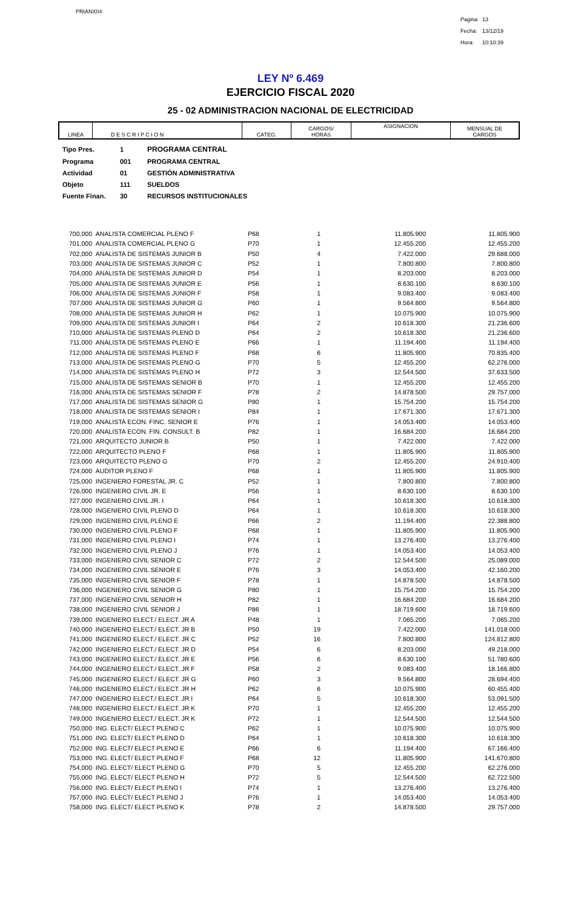PRIANX04
| Pagina | 13 |
| Fecha: | 13/12/19 |
| Hora: | 10:10:39 |
LEY Nº 6.469
EJERCICIO FISCAL 2020
25 - 02 ADMINISTRACION NACIONAL DE ELECTRICIDAD
| LINEA | D E S C R I P C I O N | CATEG. | CARGOS/ HORAS | ASIGNACION | MENSUAL DE CARGOS |
| --- | --- | --- | --- | --- | --- |
| Tipo Pres. | 1 | PROGRAMA CENTRAL |
| Programa | 001 | PROGRAMA CENTRAL |
| Actividad | 01 | GESTIÓN ADMINISTRATIVA |
| Objeto | 111 | SUELDOS |
| Fuente Finan. | 30 | RECURSOS INSTITUCIONALES |
| 700,000 | ANALISTA COMERCIAL PLENO F | P68 | 1 | 11.805.900 | 11.805.900 |
| 701,000 | ANALISTA COMERCIAL PLENO G | P70 | 1 | 12.455.200 | 12.455.200 |
| 702,000 | ANALISTA DE SISTEMAS JUNIOR B | P50 | 4 | 7.422.000 | 29.688.000 |
| 703,000 | ANALISTA DE SISTEMAS JUNIOR C | P52 | 1 | 7.800.800 | 7.800.800 |
| 704,000 | ANALISTA DE SISTEMAS JUNIOR D | P54 | 1 | 8.203.000 | 8.203.000 |
| 705,000 | ANALISTA DE SISTEMAS JUNIOR E | P56 | 1 | 8.630.100 | 8.630.100 |
| 706,000 | ANALISTA DE SISTEMAS JUNIOR F | P58 | 1 | 9.083.400 | 9.083.400 |
| 707,000 | ANALISTA DE SISTEMAS JUNIOR G | P60 | 1 | 9.564.800 | 9.564.800 |
| 708,000 | ANALISTA DE SISTEMAS JUNIOR H | P62 | 1 | 10.075.900 | 10.075.900 |
| 709,000 | ANALISTA DE SISTEMAS JUNIOR I | P64 | 2 | 10.618.300 | 21.236.600 |
| 710,000 | ANALISTA DE SISTEMAS PLENO D | P64 | 2 | 10.618.300 | 21.236.600 |
| 711,000 | ANALISTA DE SISTEMAS PLENO E | P66 | 1 | 11.194.400 | 11.194.400 |
| 712,000 | ANALISTA DE SISTEMAS PLENO F | P68 | 6 | 11.805.900 | 70.835.400 |
| 713,000 | ANALISTA DE SISTEMAS PLENO G | P70 | 5 | 12.455.200 | 62.276.000 |
| 714,000 | ANALISTA DE SISTEMAS PLENO H | P72 | 3 | 12.544.500 | 37.633.500 |
| 715,000 | ANALISTA DE SISTEMAS SENIOR B | P70 | 1 | 12.455.200 | 12.455.200 |
| 716,000 | ANALISTA DE SISTEMAS SENIOR F | P78 | 2 | 14.878.500 | 29.757.000 |
| 717,000 | ANALISTA DE SISTEMAS SENIOR G | P80 | 1 | 15.754.200 | 15.754.200 |
| 718,000 | ANALISTA DE SISTEMAS SENIOR I | P84 | 1 | 17.671.300 | 17.671.300 |
| 719,000 | ANALISTA ECON. FINC. SENIOR E | P76 | 1 | 14.053.400 | 14.053.400 |
| 720,000 | ANALISTA ECON. FIN. CONSULT. B | P82 | 1 | 16.684.200 | 16.684.200 |
| 721,000 | ARQUITECTO JUNIOR B | P50 | 1 | 7.422.000 | 7.422.000 |
| 722,000 | ARQUITECTO PLENO F | P68 | 1 | 11.805.900 | 11.805.900 |
| 723,000 | ARQUITECTO PLENO G | P70 | 2 | 12.455.200 | 24.910.400 |
| 724,000 | AUDITOR PLENO F | P68 | 1 | 11.805.900 | 11.805.900 |
| 725,000 | INGENIERO FORESTAL JR. C | P52 | 1 | 7.800.800 | 7.800.800 |
| 726,000 | INGENIERO CIVIL JR. E | P56 | 1 | 8.630.100 | 8.630.100 |
| 727,000 | INGENIERO CIVIL JR. I | P64 | 1 | 10.618.300 | 10.618.300 |
| 728,000 | INGENIERO CIVIL PLENO D | P64 | 1 | 10.618.300 | 10.618.300 |
| 729,000 | INGENIERO CIVIL PLENO E | P66 | 2 | 11.194.400 | 22.388.800 |
| 730,000 | INGENIERO CIVIL PLENO F | P68 | 1 | 11.805.900 | 11.805.900 |
| 731,000 | INGENIERO CIVIL PLENO I | P74 | 1 | 13.276.400 | 13.276.400 |
| 732,000 | INGENIERO CIVIL PLENO J | P76 | 1 | 14.053.400 | 14.053.400 |
| 733,000 | INGENIERO CIVIL SENIOR C | P72 | 2 | 12.544.500 | 25.089.000 |
| 734,000 | INGENIERO CIVIL SENIOR E | P76 | 3 | 14.053.400 | 42.160.200 |
| 735,000 | INGENIERO CIVIL SENIOR F | P78 | 1 | 14.878.500 | 14.878.500 |
| 736,000 | INGENIERO CIVIL SENIOR G | P80 | 1 | 15.754.200 | 15.754.200 |
| 737,000 | INGENIERO CIVIL SENIOR H | P82 | 1 | 16.684.200 | 16.684.200 |
| 738,000 | INGENIERO CIVIL SENIOR J | P86 | 1 | 18.719.600 | 18.719.600 |
| 739,000 | INGENIERO ELECT./ ELECT. JR A | P48 | 1 | 7.065.200 | 7.065.200 |
| 740,000 | INGENIERO ELECT./ ELECT. JR B | P50 | 19 | 7.422.000 | 141.018.000 |
| 741,000 | INGENIERO ELECT./ ELECT. JR C | P52 | 16 | 7.800.800 | 124.812.800 |
| 742,000 | INGENIERO ELECT./ ELECT. JR D | P54 | 6 | 8.203.000 | 49.218.000 |
| 743,000 | INGENIERO ELECT./ ELECT. JR E | P56 | 6 | 8.630.100 | 51.780.600 |
| 744,000 | INGENIERO ELECT./ ELECT. JR F | P58 | 2 | 9.083.400 | 18.166.800 |
| 745,000 | INGENIERO ELECT./ ELECT. JR G | P60 | 3 | 9.564.800 | 28.694.400 |
| 746,000 | INGENIERO ELECT./ ELECT. JR H | P62 | 6 | 10.075.900 | 60.455.400 |
| 747,000 | INGENIERO ELECT./ ELECT. JR I | P64 | 5 | 10.618.300 | 53.091.500 |
| 748,000 | INGENIERO ELECT./ ELECT. JR K | P70 | 1 | 12.455.200 | 12.455.200 |
| 749,000 | INGENIERO ELECT./ ELECT. JR K | P72 | 1 | 12.544.500 | 12.544.500 |
| 750,000 | ING. ELECT/ ELECT PLENO C | P62 | 1 | 10.075.900 | 10.075.900 |
| 751,000 | ING. ELECT/ ELECT PLENO D | P64 | 1 | 10.618.300 | 10.618.300 |
| 752,000 | ING. ELECT/ ELECT PLENO E | P66 | 6 | 11.194.400 | 67.166.400 |
| 753,000 | ING. ELECT/ ELECT PLENO F | P68 | 12 | 11.805.900 | 141.670.800 |
| 754,000 | ING. ELECT/ ELECT PLENO G | P70 | 5 | 12.455.200 | 62.276.000 |
| 755,000 | ING. ELECT/ ELECT PLENO H | P72 | 5 | 12.544.500 | 62.722.500 |
| 756,000 | ING. ELECT/ ELECT PLENO I | P74 | 1 | 13.276.400 | 13.276.400 |
| 757,000 | ING. ELECT/ ELECT PLENO J | P76 | 1 | 14.053.400 | 14.053.400 |
| 758,000 | ING. ELECT/ ELECT PLENO K | P78 | 2 | 14.878.500 | 29.757.000 |